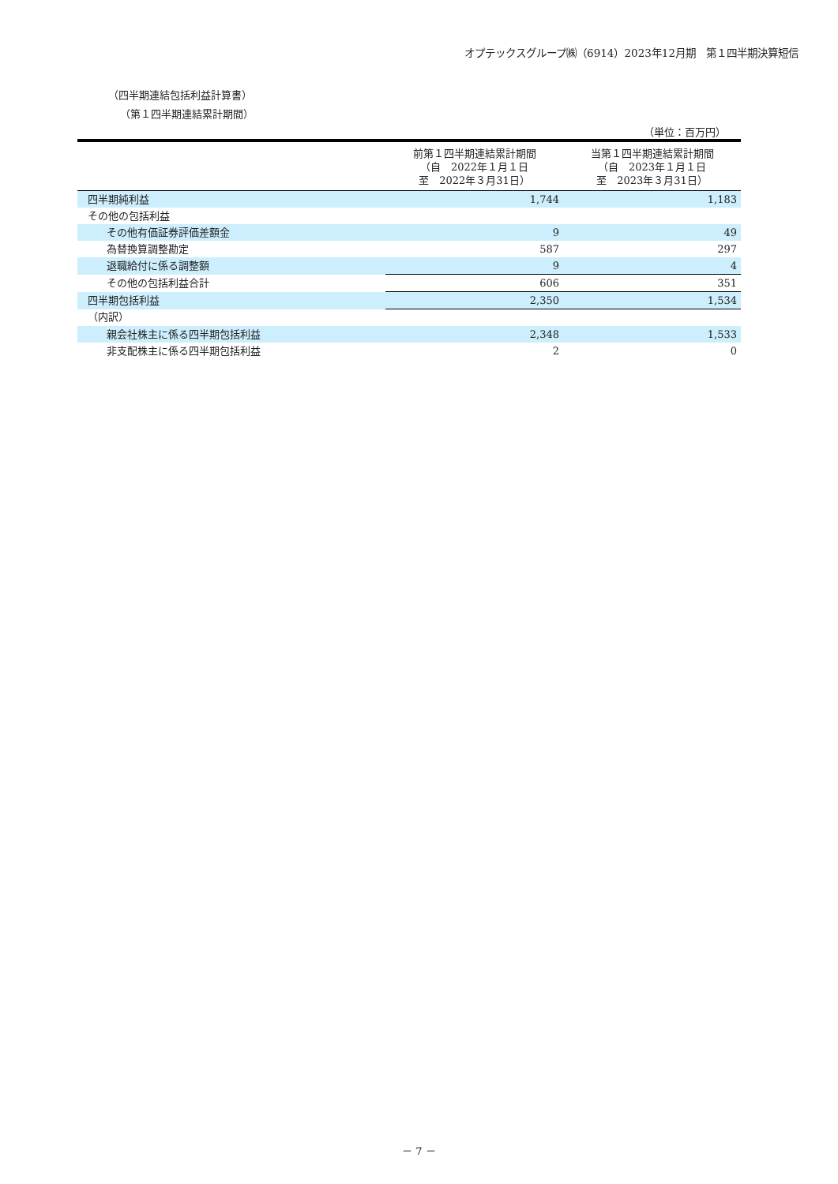オプテックスグループ㈱（6914）2023年12月期　第１四半期決算短信
（四半期連結包括利益計算書）
（第１四半期連結累計期間）
（単位：百万円）
| | 前第１四半期連結累計期間 （自 2022年１月１日 至 2022年３月31日） | 当第１四半期連結累計期間 （自 2023年１月１日 至 2023年３月31日） |
| --- | --- | --- |
| 四半期純利益 | 1,744 | 1,183 |
| その他の包括利益 | | |
| その他有価証券評価差額金 | 9 | 49 |
| 為替換算調整勘定 | 587 | 297 |
| 退職給付に係る調整額 | 9 | 4 |
| その他の包括利益合計 | 606 | 351 |
| 四半期包括利益 | 2,350 | 1,534 |
| （内訳） | | |
| 親会社株主に係る四半期包括利益 | 2,348 | 1,533 |
| 非支配株主に係る四半期包括利益 | 2 | 0 |
－ 7 －